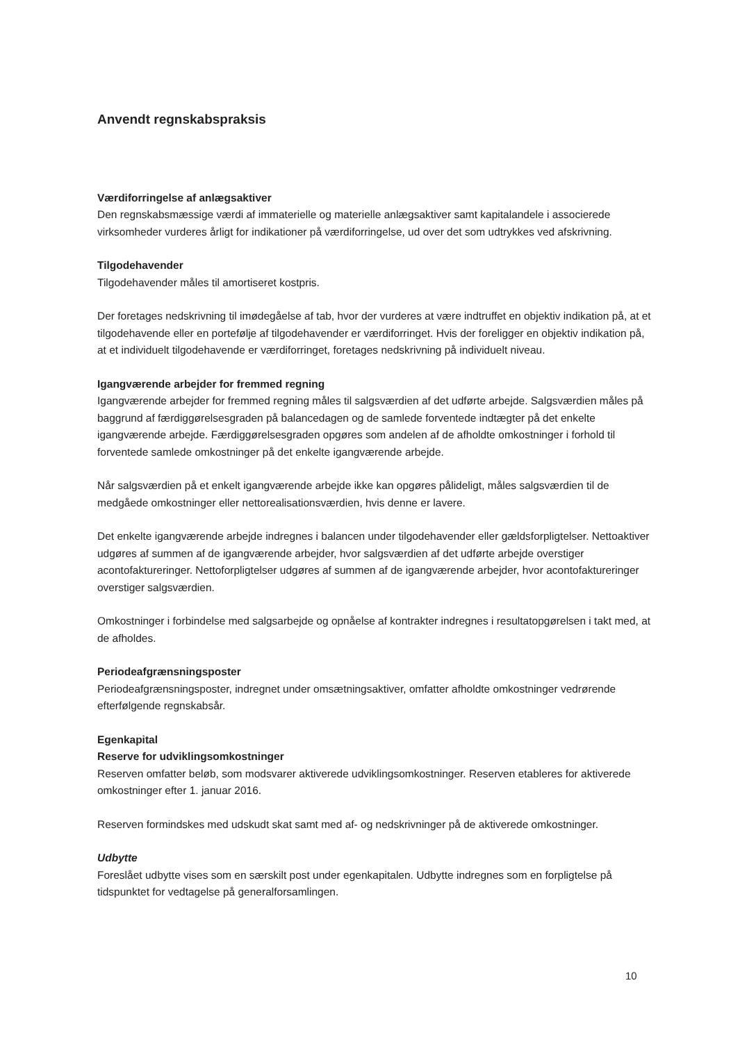Anvendt regnskabspraksis
Værdiforringelse af anlægsaktiver
Den regnskabsmæssige værdi af immaterielle og materielle anlægsaktiver samt kapitalandele i associerede virksomheder vurderes årligt for indikationer på værdiforringelse, ud over det som udtrykkes ved afskrivning.
Tilgodehavender
Tilgodehavender måles til amortiseret kostpris.
Der foretages nedskrivning til imødegåelse af tab, hvor der vurderes at være indtruffet en objektiv indikation på, at et tilgodehavende eller en portefølje af tilgodehavender er værdiforringet. Hvis der foreligger en objektiv indikation på, at et individuelt tilgodehavende er værdiforringet, foretages nedskrivning på individuelt niveau.
Igangværende arbejder for fremmed regning
Igangværende arbejder for fremmed regning måles til salgsværdien af det udførte arbejde. Salgsværdien måles på baggrund af færdiggørelsesgraden på balancedagen og de samlede forventede indtægter på det enkelte igangværende arbejde. Færdiggørelsesgraden opgøres som andelen af de afholdte omkostninger i forhold til forventede samlede omkostninger på det enkelte igangværende arbejde.
Når salgsværdien på et enkelt igangværende arbejde ikke kan opgøres pålideligt, måles salgsværdien til de medgåede omkostninger eller nettorealisationsværdien, hvis denne er lavere.
Det enkelte igangværende arbejde indregnes i balancen under tilgodehavender eller gældsforpligtelser. Nettoaktiver udgøres af summen af de igangværende arbejder, hvor salgsværdien af det udførte arbejde overstiger acontofaktureringer. Nettoforpligtelser udgøres af summen af de igangværende arbejder, hvor acontofaktureringer overstiger salgsværdien.
Omkostninger i forbindelse med salgsarbejde og opnåelse af kontrakter indregnes i resultatopgørelsen i takt med, at de afholdes.
Periodeafgrænsningsposter
Periodeafgrænsningsposter, indregnet under omsætningsaktiver, omfatter afholdte omkostninger vedrørende efterfølgende regnskabsår.
Egenkapital
Reserve for udviklingsomkostninger
Reserven omfatter beløb, som modsvarer aktiverede udviklingsomkostninger. Reserven etableres for aktiverede omkostninger efter 1. januar 2016.
Reserven formindskes med udskudt skat samt med af- og nedskrivninger på de aktiverede omkostninger.
Udbytte
Foreslået udbytte vises som en særskilt post under egenkapitalen. Udbytte indregnes som en forpligtelse på tidspunktet for vedtagelse på generalforsamlingen.
10